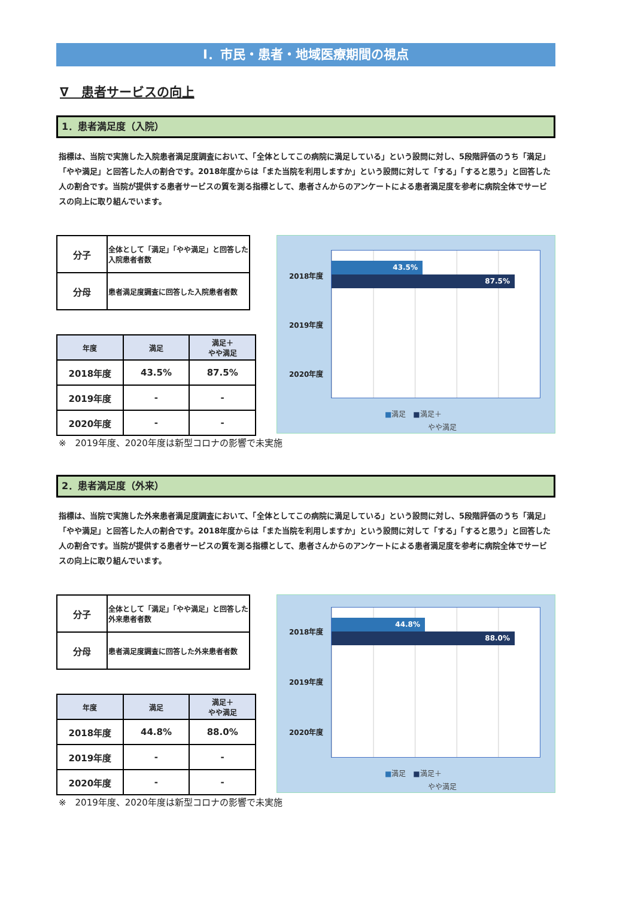Ⅰ．市民・患者・地域医療期間の視点
∇　患者サービスの向上
1．患者満足度（入院）
指標は、当院で実施した入院患者満足度調査において、「全体としてこの病院に満足している」という設問に対し、5段階評価のうち「満足」「やや満足」と回答した人の割合です。2018年度からは「また当院を利用しますか」という設問に対して「する」「すると思う」と回答した人の割合です。当院が提供する患者サービスの質を測る指標として、患者さんからのアンケートによる患者満足度を参考に病院全体でサービスの向上に取り組んでいます。
| 分子 | 全体として「満足」「やや満足」と回答した 入院患者者数 |
| 分母 | 患者満足度調査に回答した入院患者者数 |
| 年度 | 満足 | 満足＋ やや満足 |
| --- | --- | --- |
| 2018年度 | 43.5% | 87.5% |
| 2019年度 | - | - |
| 2020年度 | - | - |
2018年度
2019年度
2020年度
43.5%
87.5%
■満足　■満足＋
　　　　　　やや満足
※　2019年度、2020年度は新型コロナの影響で未実施
2．患者満足度（外来）
指標は、当院で実施した外来患者満足度調査において、「全体としてこの病院に満足している」という設問に対し、5段階評価のうち「満足」「やや満足」と回答した人の割合です。2018年度からは「また当院を利用しますか」という設問に対して「する」「すると思う」と回答した人の割合です。当院が提供する患者サービスの質を測る指標として、患者さんからのアンケートによる患者満足度を参考に病院全体でサービスの向上に取り組んでいます。
| 分子 | 全体として「満足」「やや満足」と回答した 外来患者者数 |
| 分母 | 患者満足度調査に回答した外来患者者数 |
| 年度 | 満足 | 満足＋ やや満足 |
| --- | --- | --- |
| 2018年度 | 44.8% | 88.0% |
| 2019年度 | - | - |
| 2020年度 | - | - |
2018年度
2019年度
2020年度
44.8%
88.0%
■満足　■満足＋
　　　　　　やや満足
※　2019年度、2020年度は新型コロナの影響で未実施